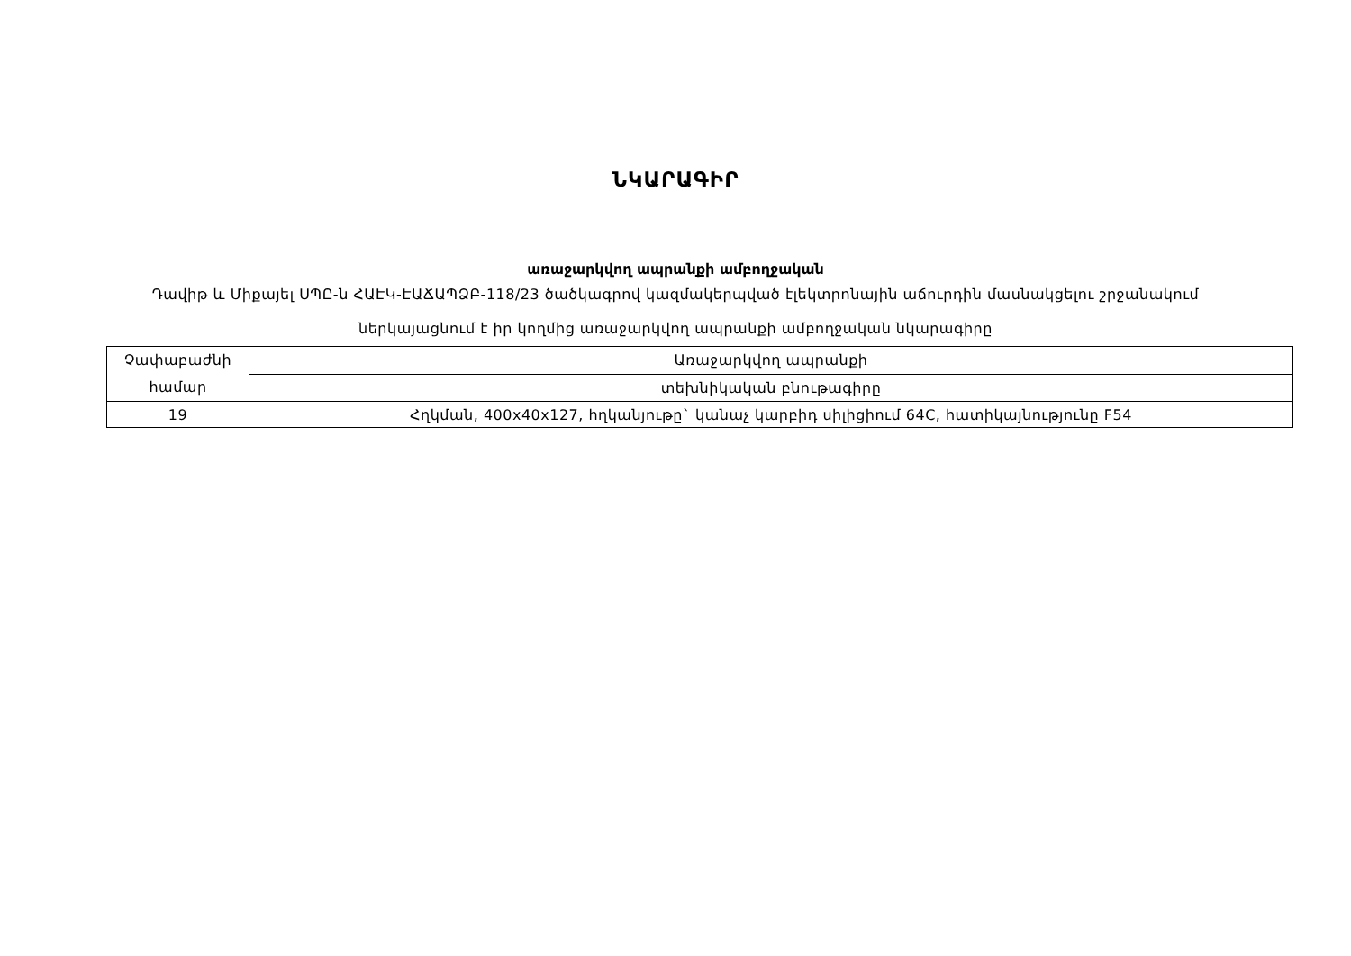ՆԿԱՐԱԳԻՐ
առաջարկվող ապրանքի ամբողջական
Դավիթ և Միքայել ՍՊԸ-ն ՀԱԷԿ-ԷԱՃԱՊՁԲ-118/23 ծածկագրով կազմակերպված էլեկտրոնային աճուրդին մասնակցելու շրջանակում ներկայացնում է իր կողմից առաջարկվող ապրանքի ամբողջական նկարագիրը
| Չափաբաժնի համար | Առաջարկվող ապրանքի |
| | տեխնիկական բնութագիրը |
| 19 | Հղկման, 400x40x127, հղկանյութը` կանաչ կարբիդ սիլիցիում 64C, հատիկայնությունը F54 |